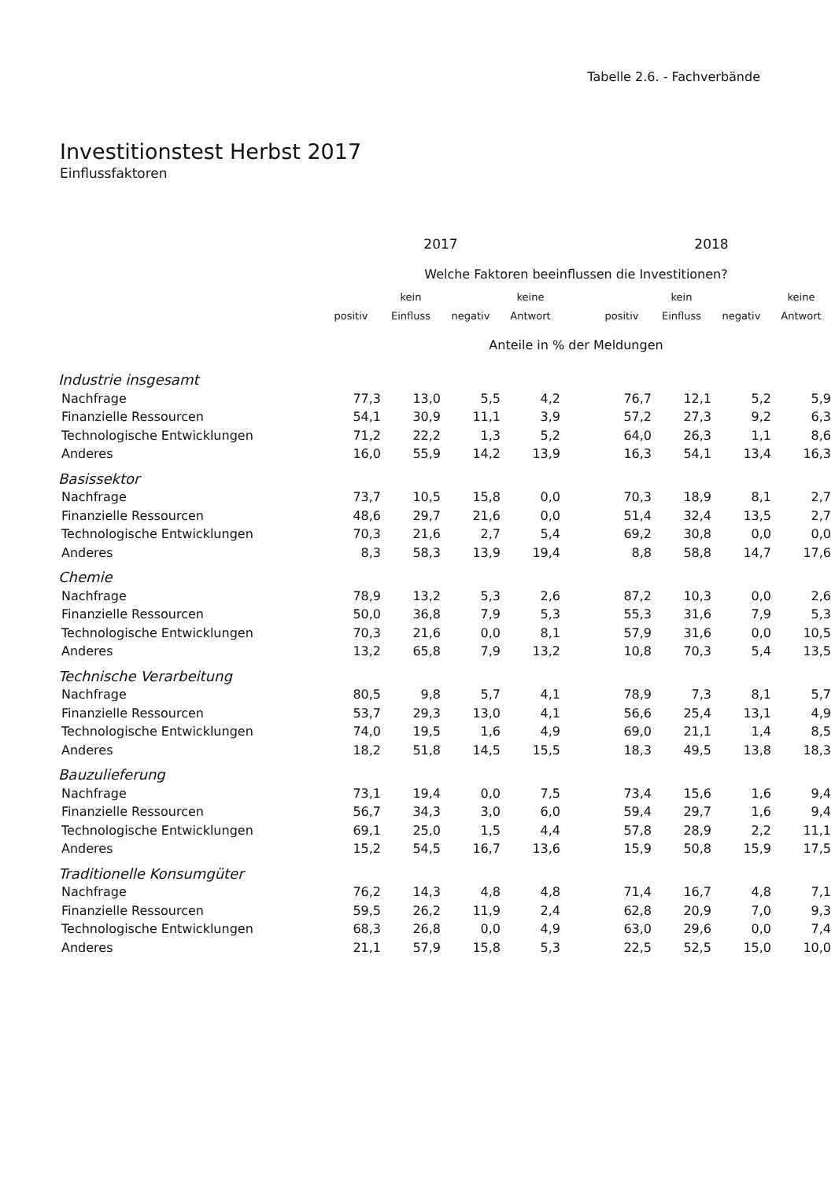Tabelle 2.6. - Fachverbände
Investitionstest Herbst 2017
Einflussfaktoren
| | 2017 | | | | | 2018 | | | |
| --- | --- | --- | --- | --- | --- | --- | --- | --- | --- |
| | Welche Faktoren beeinflussen die Investitionen? | | | | | | | | |
| | | kein | | keine | | | kein | | keine |
| | positiv | Einfluss | negativ | Antwort | | positiv | Einfluss | negativ | Antwort |
| | Anteile in % der Meldungen | | | | | | | | |
| Industrie insgesamt | | | | | | | | | |
| Nachfrage | 77,3 | 13,0 | 5,5 | 4,2 | | 76,7 | 12,1 | 5,2 | 5,9 |
| Finanzielle Ressourcen | 54,1 | 30,9 | 11,1 | 3,9 | | 57,2 | 27,3 | 9,2 | 6,3 |
| Technologische Entwicklungen | 71,2 | 22,2 | 1,3 | 5,2 | | 64,0 | 26,3 | 1,1 | 8,6 |
| Anderes | 16,0 | 55,9 | 14,2 | 13,9 | | 16,3 | 54,1 | 13,4 | 16,3 |
| Basissektor | | | | | | | | | |
| Nachfrage | 73,7 | 10,5 | 15,8 | 0,0 | | 70,3 | 18,9 | 8,1 | 2,7 |
| Finanzielle Ressourcen | 48,6 | 29,7 | 21,6 | 0,0 | | 51,4 | 32,4 | 13,5 | 2,7 |
| Technologische Entwicklungen | 70,3 | 21,6 | 2,7 | 5,4 | | 69,2 | 30,8 | 0,0 | 0,0 |
| Anderes | 8,3 | 58,3 | 13,9 | 19,4 | | 8,8 | 58,8 | 14,7 | 17,6 |
| Chemie | | | | | | | | | |
| Nachfrage | 78,9 | 13,2 | 5,3 | 2,6 | | 87,2 | 10,3 | 0,0 | 2,6 |
| Finanzielle Ressourcen | 50,0 | 36,8 | 7,9 | 5,3 | | 55,3 | 31,6 | 7,9 | 5,3 |
| Technologische Entwicklungen | 70,3 | 21,6 | 0,0 | 8,1 | | 57,9 | 31,6 | 0,0 | 10,5 |
| Anderes | 13,2 | 65,8 | 7,9 | 13,2 | | 10,8 | 70,3 | 5,4 | 13,5 |
| Technische Verarbeitung | | | | | | | | | |
| Nachfrage | 80,5 | 9,8 | 5,7 | 4,1 | | 78,9 | 7,3 | 8,1 | 5,7 |
| Finanzielle Ressourcen | 53,7 | 29,3 | 13,0 | 4,1 | | 56,6 | 25,4 | 13,1 | 4,9 |
| Technologische Entwicklungen | 74,0 | 19,5 | 1,6 | 4,9 | | 69,0 | 21,1 | 1,4 | 8,5 |
| Anderes | 18,2 | 51,8 | 14,5 | 15,5 | | 18,3 | 49,5 | 13,8 | 18,3 |
| Bauzulieferung | | | | | | | | | |
| Nachfrage | 73,1 | 19,4 | 0,0 | 7,5 | | 73,4 | 15,6 | 1,6 | 9,4 |
| Finanzielle Ressourcen | 56,7 | 34,3 | 3,0 | 6,0 | | 59,4 | 29,7 | 1,6 | 9,4 |
| Technologische Entwicklungen | 69,1 | 25,0 | 1,5 | 4,4 | | 57,8 | 28,9 | 2,2 | 11,1 |
| Anderes | 15,2 | 54,5 | 16,7 | 13,6 | | 15,9 | 50,8 | 15,9 | 17,5 |
| Traditionelle Konsumgüter | | | | | | | | | |
| Nachfrage | 76,2 | 14,3 | 4,8 | 4,8 | | 71,4 | 16,7 | 4,8 | 7,1 |
| Finanzielle Ressourcen | 59,5 | 26,2 | 11,9 | 2,4 | | 62,8 | 20,9 | 7,0 | 9,3 |
| Technologische Entwicklungen | 68,3 | 26,8 | 0,0 | 4,9 | | 63,0 | 29,6 | 0,0 | 7,4 |
| Anderes | 21,1 | 57,9 | 15,8 | 5,3 | | 22,5 | 52,5 | 15,0 | 10,0 |